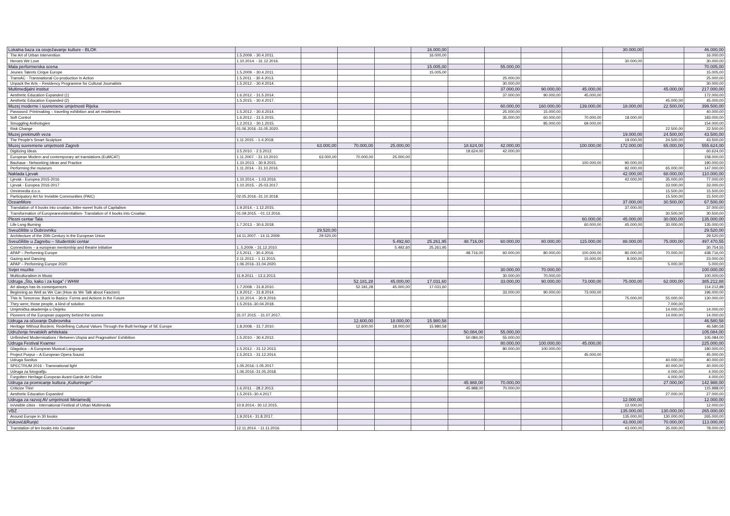| Lokalna baza za osvježavanje kulture - BLOK | | | | | 16.000,00 | | | | | 30.000,00 | | 46.000,00 |
| The Art of Urban Intervention | 1.5.2009. - 30.4.2011. | | | | 16.000,00 | | | | | | | 16.000,00 |
| Heroes We Love | 1.10.2014. - 31.12.2016. | | | | | | | | | 30.000,00 | | 30.000,00 |
| Mala performerska scena | | | | | 15.005,00 | | 55.000,00 | | | | | 70.005,00 |
| Jeunes Talents Cirque Europe | 1.5.2009. - 30.4.2011. | | | | 15.005,00 | | | | | | | 15.005,00 |
| TransAC - Transnational Co-production In Action | 1.5.2011. - 30.4.2013. | | | | | | 25.000,00 | | | | | 25.000,00 |
| Unpack the Arts – Residency Programme for Cultural Journalists | 1.5.2012. - 30.4.2014. | | | | | | 30.000,00 | | | | | 30.000,00 |
| Multimedijalni institut | | | | | | | 37.000,00 | 90.000,00 | 45.000,00 | | 45.000,00 | 217.000,00 |
| Aesthetic Education Expanded (1) | 1.6.2012. - 31.5.2014. | | | | | | 37.000,00 | 90.000,00 | 45.000,00 | | | 172.000,00 |
| Aesthetic Education Expanded (2) | 1.5.2015. - 30.4.2017. | | | | | | | | | | 45.000,00 | 45.000,00 |
| Muzej moderne i suvremene umjetnosti Rijeka | | | | | | | 60.000,00 | 160.000,00 | 139.000,00 | 18.000,00 | 22.500,00 | 399.500,00 |
| Password: Printmaking – traveling exhibition and art residencies | 1.5.2012. - 30.4.2014. | | | | | | 25.000,00 | 15.000,00 | | | | 40.000,00 |
| Soft Control | 1.6.2012. - 31.5.2015. | | | | | | 35.000,00 | 60.000,00 | 70.000,00 | 18.000,00 | | 183.000,00 |
| Smuggling Anthologies | 1.2.2013. - 30.1.2015. | | | | | | | 85.000,00 | 69.000,00 | | | 154.000,00 |
| Risk Change | 01.06.2016.-31.05.2020. | | | | | | | | | | 22.500,00 | 22.500,00 |
| Muzej prekinutih veza | | | | | | | | | | 19.000,00 | 24.500,00 | 43.500,00 |
| The People's Smart Sculpture | 1.11.2015. - 1.4.2018. | | | | | | | | | 19.000,00 | 24.500,00 | 43.500,00 |
| Muzej suvremene umjetnosti Zagreb | | 63.000,00 | 70.000,00 | 25.000,00 | | 18.624,00 | 42.000,00 | | 100.000,00 | 172.000,00 | 65.000,00 | 555.624,00 |
| Digitizing Ideas | 3.5.2010. - 2.5.2012. | | | | | 18.624,00 | 42.000,00 | | | | | 60.624,00 |
| European Modern and contemporary art translations (EuMCAT) | 1.11.2007. - 31.10.2010. | 63.000,00 | 70.000,00 | 25.000,00 | | | | | | | | 158.000,00 |
| Bauhaus - Networking Ideas and Practice | 1.10.2013. - 30.9.2015. | | | | | | | | 100.000,00 | 90.000,00 | | 190.000,00 |
| Performing the museum | 1.11.2014. - 31.10.2016. | | | | | | | | | 82.000,00 | 65.000,00 | 147.000,00 |
| Naklada Ljevak | | | | | | | | | | 42.000,00 | 68.000,00 | 110.000,00 |
| Ljevak - Europea 2015-2016 | 1.10.2014. - 1.03.2016. | | | | | | | | | 42.000,00 | 35.000,00 | 77.000,00 |
| Ljevak - Europea 2016-2017 | 1.10.2015. - 25.03.2017. | | | | | | | | | | 33.000,00 | 33.000,00 |
| Omnimedia d.o.o. | | | | | | | | | | | 15.500,00 | 15.500,00 |
| Participatory Art for Invisible Communities (PAIC) | 02.05.2016.-31.10.2018. | | | | | | | | | | 15.500,00 | 15.500,00 |
| OceanMore | | | | | | | | | | 37.000,00 | 30.500,00 | 67.500,00 |
| Translation of 4 books into croatian, bitter-sweet fruits of Capitalism | 1.9.2014. - 1.12.2015. | | | | | | | | | 37.000,00 | | 37.000,00 |
| Transformation of Europeanexistentialism- Translation of 4 books into Croatian | 01.09.2015. - 01.12.2016. | | | | | | | | | | 30.500,00 | 30.500,00 |
| Plesni centar Tala | | | | | | | | | 60.000,00 | 45.000,00 | 30.000,00 | 135.000,00 |
| Life Long Burning | 1.7.2013. - 30.6.2018. | | | | | | | | 60.000,00 | 45.000,00 | 30.000,00 | 135.000,00 |
| Sveučilište u Dubrovniku | | 29.520,00 | | | | | | | | | | 29.520,00 |
| Architecture of the 20th Century in the European Union | 14.11.2007. - 14.11.2009. | 29.520,00 | | | | | | | | | | 29.520,00 |
| Sveučilište u Zagrebu – Studentski centar | | | | 5.492,60 | 25.261,95 | 48.716,00 | 60.000,00 | 80.000,00 | 115.000,00 | 88.000,00 | 75.000,00 | 497.470,55 |
| Connections – a european mentorship and theatre initiative | 1..5.2009. - 31.12.2010. | | | 5.492,60 | 25.261,95 | | | | | | | 30.754,55 |
| APAP – Performing Europe | 2.5.2011. - 30.4.2016. | | | | | 48.716,00 | 60.000,00 | 80.000,00 | 100.000,00 | 80.000,00 | 70.000,00 | 438.716,00 |
| Gazing and Dancing | 2.11.2013. - 1.11.2015. | | | | | | | | 15.000,00 | 8.000,00 | | 23.000,00 |
| APAP – Performing Europe 2020 | 1.06.2016.-31.04.2020. | | | | | | | | | | 5.000,00 | 5.000,00 |
| Svijet muzike | | | | | | | 30.000,00 | 70.000,00 | | | | 100.000,00 |
| Multiculturalism in Music | 11.9.2011. - 13.3.2013. | | | | | | 30.000,00 | 70.000,00 | | | | 100.000,00 |
| Udruga „Što, kako i za koga" / WHW | | | 52.181,28 | 45.000,00 | 17.031,60 | | 33.000,00 | 90.000,00 | 73.000,00 | 75.000,00 | 62.000,00 | 385.212,88 |
| Art always has its consequences | 1.7.2008. - 31.8.2010. | | 52.181,28 | 45.000,00 | 17.031,60 | | | | | | | 114.212,88 |
| Beginning as Well as We Can (How do We Talk about Fascism) | 1.9.2012. - 31.8.2014. | | | | | | 33.000,00 | 90.000,00 | 73.000,00 | | | 196.000,00 |
| This Is Tomorrow. Back to Basics: Forms and Actions in the Future | 1.10.2014. - 30.9.2016. | | | | | | | | | 75.000,00 | 55.000,00 | 130.000,00 |
| They were, those people, a kind of solution | 1.5.2016.-30.04.2018. | | | | | | | | | | 7.000,00 | |
| Umjetnička akademija u Osijeku | | | | | | | | | | | 14.000,00 | 14.000,00 |
| Pioneers of the European puppetry behind the scenes | 31.07.2015. - 31.07.2017. | | | | | | | | | | 14.000,00 | 14.000,00 |
| Udruga za očuvanje Dubrovnika | | | 12.600,00 | 18.000,00 | 15.980,58 | | | | | | | 46.580,58 |
| Heritage Without Borders: Redefining Cultural Values Through the Built heritage of SE Europe | 1.8.2008. - 31.7.2010. | | 12.600,00 | 18.000,00 | 15.980,58 | | | | | | | 46.580,58 |
| Udruženje hrvatskih arhitekata | | | | | | 50.084,00 | 55.000,00 | | | | | 105.084,00 |
| Unfinished Modernisations / Between Utopia and Pragmatism' Exhibition | 1.5.2010. - 30.4.2012. | | | | | 50.084,00 | 55.000,00 | | | | | 105.084,00 |
| Udruga Festival Kvarner | | | | | | | 80.000,00 | 100.000,00 | 45.000,00 | | | 225.000,00 |
| Glagolica – A European Musical Language | 1.5.2012. - 31.12.2013. | | | | | | 80.000,00 | 100.000,00 | | | | 180.000,00 |
| Project Purpur – A European Opera Sound | 1.5.2013. - 31.12.2014. | | | | | | | | 45.000,00 | | | 45.000,00 |
| Udruga Sonitus | | | | | | | | | | | 40.000,00 | 40.000,00 |
| SPECTRUM 2016 - Transnational light | 1.05.2016.-1.05.2017. | | | | | | | | | | 40.000,00 | 40.000,00 |
| Udruga za fotografiju | 1.06.2016.-31.05.2018. | | | | | | | | | | 4.000,00 | 4.000,00 |
| Forgotten Heritage-European Avant-Garde Art Online | | | | | | | | | | | 4.000,00 | 4.000,00 |
| Udruga za promicanje kultura „Kulturtreger" | | | | | | 45.988,00 | 70.000,00 | | | | 27.000,00 | 142.988,00 |
| Criticize This! | 1.6.2011. - 28.2.2013. | | | | | 45.988,00 | 70.000,00 | | | | | 115.988,00 |
| Aesthetic Education Expanded | 1.5.2015.-30.4.2017. | | | | | | | | | | 27.000,00 | 27.000,00 |
| Udruga za razvoj AV umjetnosti Metamedij | | | | | | | | | | 12.000,00 | | 12.000,00 |
| In/visible cities - International Festival of Urban Multimedia | 10.9.2014.- 30.12.2015. | | | | | | | | | 12.000,00 | | 12.000,00 |
| VBZ | | | | | | | | | | 135.000,00 | 130.000,00 | 265.000,00 |
| Around Europe in 30 books | 1.9.2014.- 31.8.2017. | | | | | | | | | 135.000,00 | 130.000,00 | 265.000,00 |
| Vuković&Runjić | | | | | | | | | | 43.000,00 | 70.000,00 | 113.000,00 |
| Translation of ten books into Croatian | 12.11.2014. - 11.11.2016. | | | | | | | | | 43.000,00 | 35.000,00 | 78.000,00 |